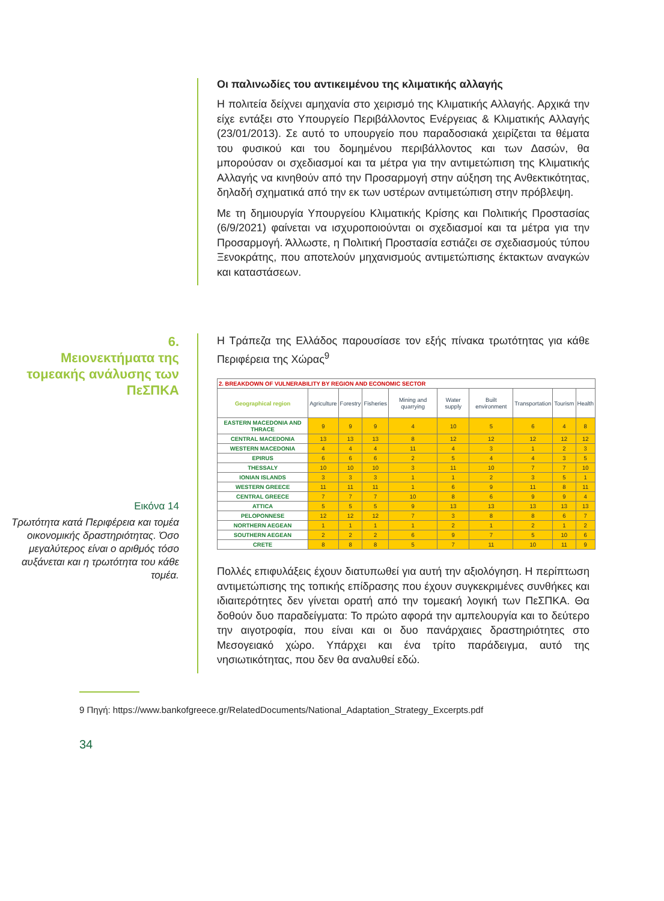Οι παλινωδίες του αντικειμένου της κλιματικής αλλαγής
Η πολιτεία δείχνει αμηχανία στο χειρισμό της Κλιματικής Αλλαγής. Αρχικά την είχε εντάξει στο Υπουργείο Περιβάλλοντος Ενέργειας & Κλιματικής Αλλαγής (23/01/2013). Σε αυτό το υπουργείο που παραδοσιακά χειρίζεται τα θέματα του φυσικού και του δομημένου περιβάλλοντος και των Δασών, θα μπορούσαν οι σχεδιασμοί και τα μέτρα για την αντιμετώπιση της Κλιματικής Αλλαγής να κινηθούν από την Προσαρμογή στην αύξηση της Ανθεκτικότητας, δηλαδή σχηματικά από την εκ των υστέρων αντιμετώπιση στην πρόβλεψη.
Με τη δημιουργία Υπουργείου Κλιματικής Κρίσης και Πολιτικής Προστασίας (6/9/2021) φαίνεται να ισχυροποιούνται οι σχεδιασμοί και τα μέτρα για την Προσαρμογή. Άλλωστε, η Πολιτική Προστασία εστιάζει σε σχεδιασμούς τύπου Ξενοκράτης, που αποτελούν μηχανισμούς αντιμετώπισης έκτακτων αναγκών και καταστάσεων.
6.
Μειονεκτήματα της τομεακής ανάλυσης των ΠεΣΠΚΑ
Εικόνα 14
Τρωτότητα κατά Περιφέρεια και τομέα οικονομικής δραστηριότητας. Όσο μεγαλύτερος είναι ο αριθμός τόσο αυξάνεται και η τρωτότητα του κάθε τομέα.
Η Τράπεζα της Ελλάδος παρουσίασε τον εξής πίνακα τρωτότητας για κάθε Περιφέρεια της Χώρας<sup>9</sup>
| 2. BREAKDOWN OF VULNERABILITY BY REGION AND ECONOMIC SECTOR | | | | | | | | | |
| --- | --- | --- | --- | --- | --- | --- | --- | --- | --- |
| Geographical region | Agriculture | Forestry | Fisheries | Mining and quarrying | Water supply | Built environment | Transportation | Tourism | Health |
| EASTERN MACEDONIA AND THRACE | 9 | 9 | 9 | 4 | 10 | 5 | 6 | 4 | 8 |
| CENTRAL MACEDONIA | 13 | 13 | 13 | 8 | 12 | 12 | 12 | 12 | 12 |
| WESTERN MACEDONIA | 4 | 4 | 4 | 11 | 4 | 3 | 1 | 2 | 3 |
| EPIRUS | 6 | 6 | 6 | 2 | 5 | 4 | 4 | 3 | 5 |
| THESSALY | 10 | 10 | 10 | 3 | 11 | 10 | 7 | 7 | 10 |
| IONIAN ISLANDS | 3 | 3 | 3 | 1 | 1 | 2 | 3 | 5 | 1 |
| WESTERN GREECE | 11 | 11 | 11 | 1 | 6 | 9 | 11 | 8 | 11 |
| CENTRAL GREECE | 7 | 7 | 7 | 10 | 8 | 6 | 9 | 9 | 4 |
| ATTICA | 5 | 5 | 5 | 9 | 13 | 13 | 13 | 13 | 13 |
| PELOPONNESE | 12 | 12 | 12 | 7 | 3 | 8 | 8 | 6 | 7 |
| NORTHERN AEGEAN | 1 | 1 | 1 | 1 | 2 | 1 | 2 | 1 | 2 |
| SOUTHERN AEGEAN | 2 | 2 | 2 | 6 | 9 | 7 | 5 | 10 | 6 |
| CRETE | 8 | 8 | 8 | 5 | 7 | 11 | 10 | 11 | 9 |
Πολλές επιφυλάξεις έχουν διατυπωθεί για αυτή την αξιολόγηση. Η περίπτωση αντιμετώπισης της τοπικής επίδρασης που έχουν συγκεκριμένες συνθήκες και ιδιαιτερότητες δεν γίνεται ορατή από την τομεακή λογική των ΠεΣΠΚΑ. Θα δοθούν δυο παραδείγματα: Το πρώτο αφορά την αμπελουργία και το δεύτερο την αιγοτροφία, που είναι και οι δυο πανάρχαιες δραστηριότητες στο Μεσογειακό χώρο. Υπάρχει και ένα τρίτο παράδειγμα, αυτό της νησιωτικότητας, που δεν θα αναλυθεί εδώ.
9 Πηγή: https://www.bankofgreece.gr/RelatedDocuments/National_Adaptation_Strategy_Excerpts.pdf
34